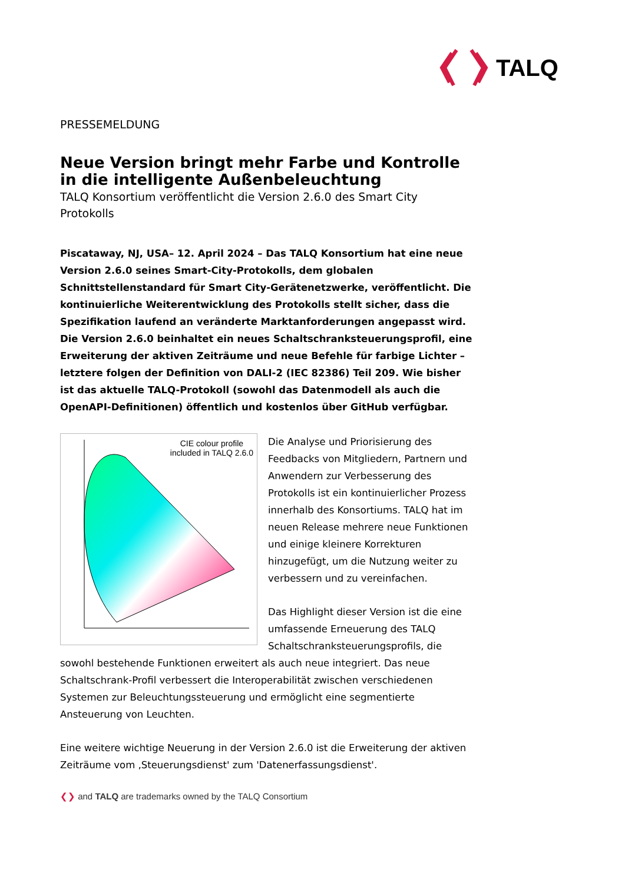TALQ
PRESSEMELDUNG
Neue Version bringt mehr Farbe und Kontrolle in die intelligente Außenbeleuchtung
TALQ Konsortium veröffentlicht die Version 2.6.0 des Smart City Protokolls
Piscataway, NJ, USA– 12. April 2024 – Das TALQ Konsortium hat eine neue Version 2.6.0 seines Smart-City-Protokolls, dem globalen Schnittstellenstandard für Smart City-Gerätenetzwerke, veröffentlicht. Die kontinuierliche Weiterentwicklung des Protokolls stellt sicher, dass die Spezifikation laufend an veränderte Marktanforderungen angepasst wird. Die Version 2.6.0 beinhaltet ein neues Schaltschranksteuerungsprofil, eine Erweiterung der aktiven Zeiträume und neue Befehle für farbige Lichter – letztere folgen der Definition von DALI-2 (IEC 82386) Teil 209. Wie bisher ist das aktuelle TALQ-Protokoll (sowohl das Datenmodell als auch die OpenAPI-Definitionen) öffentlich und kostenlos über GitHub verfügbar.
CIE colour profile
included in TALQ 2.6.0
Die Analyse und Priorisierung des Feedbacks von Mitgliedern, Partnern und Anwendern zur Verbesserung des Protokolls ist ein kontinuierlicher Prozess innerhalb des Konsortiums. TALQ hat im neuen Release mehrere neue Funktionen und einige kleinere Korrekturen hinzugefügt, um die Nutzung weiter zu verbessern und zu vereinfachen.
Das Highlight dieser Version ist die eine umfassende Erneuerung des TALQ Schaltschranksteuerungsprofils, die sowohl bestehende Funktionen erweitert als auch neue integriert. Das neue Schaltschrank-Profil verbessert die Interoperabilität zwischen verschiedenen Systemen zur Beleuchtungssteuerung und ermöglicht eine segmentierte Ansteuerung von Leuchten.
Eine weitere wichtige Neuerung in der Version 2.6.0 ist die Erweiterung der aktiven Zeiträume vom ‚Steuerungsdienst' zum 'Datenerfassungsdienst'.
❮❯ and TALQ are trademarks owned by the TALQ Consortium